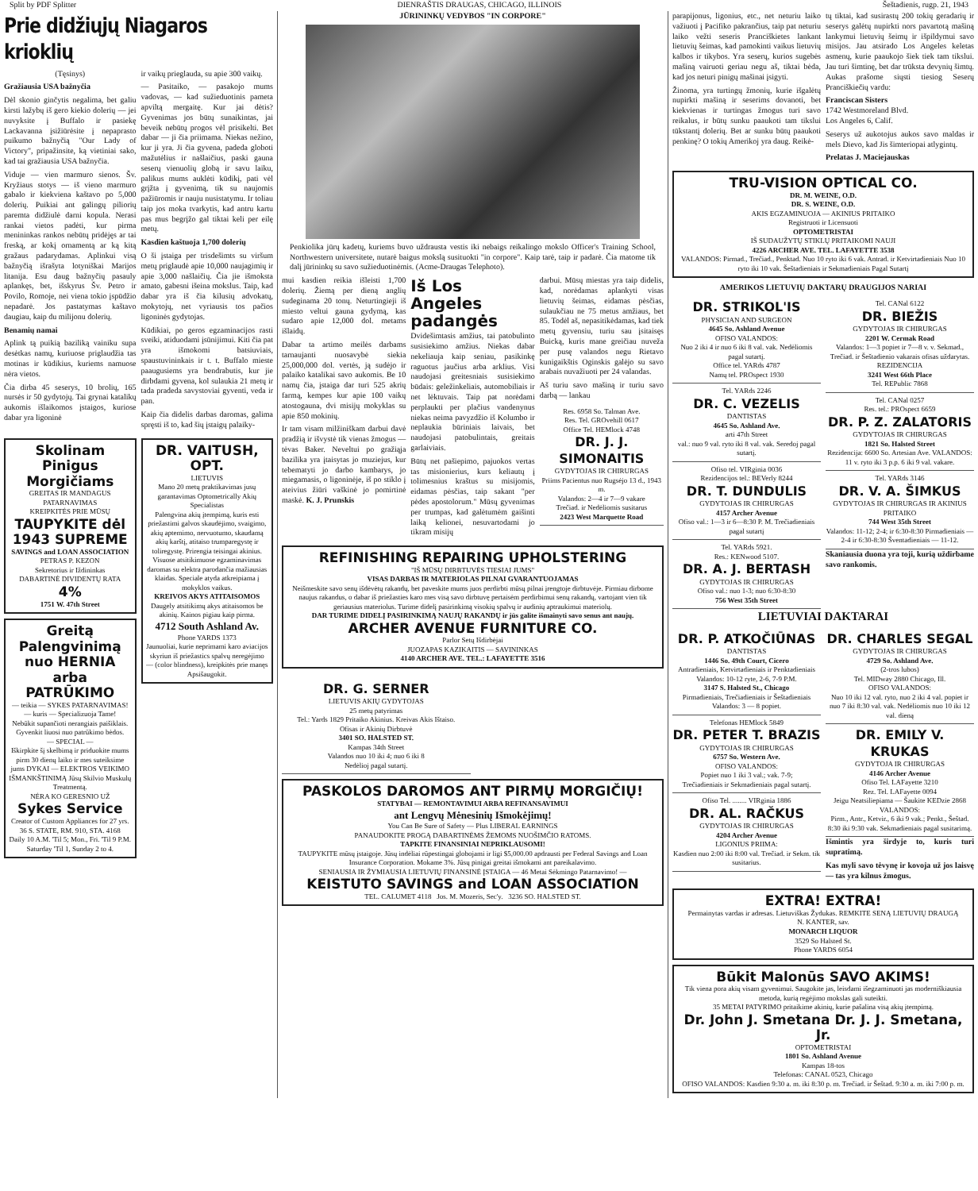Split by PDF Splitter DIENRAŠTIS DRAUGAS, CHICAGO, ILLINOIS Šeštadienis, rugp. 21, 1943
Prie didžiųjų Niagaros krioklių
(Tęsinys)
Gražiausia USA bažnyčia
Dėl skonio ginčytis negalima, bet galiu kirsti lažybų iš gero kiekio dolerių — jei nuvyksite į Buffalo ir pasiekę Lackavanna įsižiūrėsite į nepaprasto puikumo bažnyčią "Our Lady of Victory", pripažinsite, ką vietiniai sako, kad tai gražiausia USA bažnyčia.
Viduje — vien marmuro sienos. Šv. Kryžiaus stotys — iš vieno marmuro gabalo ir kiekviena kaštavo po 5,000 dolerių. Puikiai ant galingų piliorių paremta didžiulė darni kopula. Nerasi rankai vietos padėti, kur pirma menininkas rankos nebūtų pridėjęs ar tai freską, ar kokį ornamentą ar ką kitą gražaus padarydamas. Aplinkui visą bažnyčią išrašyta lotyniškai Marijos litanija. Esu daug bažnyčių pasauly aplankęs, bet, išskyrus Šv. Petro ir Povilo, Romoje, nei viena tokio įspūdžio nepadarė. Jos pastatymas kaštavo daugiau, kaip du milijonu dolerių.
Benamių namai
Aplink tą puikią baziliką vainiku supa desėtkas namų, kuriuose priglaudžia tas motinas ir kūdikius, kuriems namuose nėra vietos.
Čia dirba 45 seserys, 10 brolių, 165 nursės ir 50 gydytojų. Tai grynai katalikų aukomis išlaikomos įstaigos, kuriose dabar yra ligoninė
ir vaikų prieglauda, su apie 300 vaikų.
— Pasitaiko, — pasakojo mums vadovas, — kad sužieduotinis pameta apviltą mergaitę. Kur jai dėtis? Gyvenimas jos būtų sunaikintas, jai beveik nebūtų progos vėl prisikelti. Bet dabar — ji čia priimama. Niekas nežino, kur ji yra. Ji čia gyvena, padeda globoti mažutėlius ir našlaičius, paski gauna seserų vienuolių globą ir savu laiku, palikus mums auklėti kūdikį, pati vėl grįžta į gyvenimą, tik su naujomis pažiūromis ir nauju nusistatymu. Ir toliau taip jos moka tvarkytis, kad antru kartu pas mus begrįžo gal tiktai keli per eilę metų.
Kasdien kaštuoja 1,700 dolerių
O ši įstaiga per trisdešimts su viršum metų priglaudė apie 10,000 naujagimių ir apie 3,000 našlaičių. Čia jie išmoksta amato, gabesni išeina mokslus. Taip, kad dabar yra iš čia kilusių advokatų, mokytojų, net vyriausis tos pačios ligoninės gydytojas.
Kūdikiai, po geros egzaminacijos rasti sveiki, atiduodami įsūnijimui. Kiti čia pat yra išmokomi batsiuviais, spaustuvininkais ir t. t. Buffalo mieste paaugusiems yra bendrabutis, kur jie dirbdami gyvena, kol sulaukia 21 metų ir tada pradeda savystoviai gyventi, veda ir pan.
Kaip čia didelis darbas daromas, galima spręsti iš to, kad šių įstaigų palaiky-
Skolinam Pinigus Morgičiams
GREITAS IR MANDAGUS PATARNAVIMAS
KREIPKITĖS PRIE MŪSŲ
TAUPYKITE dėl 1943 SUPREME
SAVINGS and LOAN ASSOCIATION
PETRAS P. KEZON
Sekretorius ir Iždininkas
DABARTINĖ DIVIDENTŲ RATA
4%
1751 W. 47th Street
Greitą Palengvinimą nuo HERNIA arba PATRŪKIMO
— teikia — SYKES PATARNAVIMAS! — kuris — Specializuoja Tame!
Nebūkit supančioti nerangiais paišiklais. Gyvenkit liuosi nuo patrūkimo bėdos.
— SPECIAL —
Iškirpkite šį skelbimą ir priduokite mums pirm 30 dienų laiko ir mes suteiksime jums DYKAI — ELEKTROS VEIKIMO IŠMANKŠTINIMĄ Jūsų Skilvio Muskulų Treatmentą.
NĖRA KO GERESNIO UŽ
Sykes Service
Creator of Custom Appliances for 27 yrs.
36 S. STATE, RM. 910, STA. 4168
Daily 10 A.M. 'Til 5; Mon., Fri. 'Til 9 P.M. Saturday 'Til 1, Sunday 2 to 4.
DR. VAITUSH, OPT.
LIETUVIS
Mano 20 metų praktikavimas jusų garantavimas Optometrically Akių Specialistas
Palengvina akių įtempimą, kuris esti priežastimi galvos skaudėjimo, svaigimo, akių aptemimo, nervuotumo, skaudamą akių karštį, atitaiso trumparegystę ir toliregystę. Prirengia teisingai akinius. Visuose atsitikimuose egzaminavimas daromas su elektra parodančia mažiausias klaidas. Speciale atyda atkreipiama į mokyklos vaikus.
KREIVOS AKYS ATITAISOMOS
Daugely atsitikimų akys atitaisomos be akinių. Kainos pigiau kaip pirma.
4712 South Ashland Av.
Phone YARDS 1373
Jaunuoliai, kurie neprimami karo aviacijos skyriun iš priežastics spalvų neregėjimo — (color blindness), kreipkitės prie manęs Apsišaugokit.
JŪRININKŲ VEDYBOS "IN CORPORE"
Penkiolika jūrų kadetų, kuriems buvo uždrausta vestis iki nebaigs reikalingo mokslo Officer's Training School, Northwestern universitete, nutarė baigus mokslą susituokti "in corpore". Kaip tarė, taip ir padarė. Čia matome tik dalį jūrininkų su savo sužieduotinėmis. (Acme-Draugas Telephoto).
mui kasdien reikia išleisti 1,700 dolerių. Žiemą per dieną anglių sudeginama 20 tonų. Neturtingieji iš miesto veltui gauna gydymą, kas sudaro apie 12,000 dol. metams išlaidų.
Dabar ta artimo meilės darbams tarnaujanti nuosavybė siekia 25,000,000 dol. vertės, ją sudėjo ir palaiko katalikai savo aukomis. Be 10 namų čia, įstaiga dar turi 525 akrių farmą, kempes kur apie 100 vaikų atostogauna, dvi misijų mokyklas su apie 850 mokinių.
Ir tam visam milžiniškam darbui davė pradžią ir išvystė tik vienas žmogus — tėvas Baker. Neveltui po gražiąja bazilika yra įtaisytas jo muziejus, kur tebematyti jo darbo kambarys, jo miegamasis, o ligoninėje, iš po stiklo į ateivius žiūri vaškinė jo pomirtinė maskė. K. J. Prunskis
Iš Los Angeles padangės
Dvidešimtasis amžius, tai patobulinto susisiekimo amžius. Niekas dabar nekeliauja kaip seniau, pasikinkę raguotus jaučius arba arklius. Visi naudojasi greitesniais susisiekimo būdais: geležinkeliais, automobiliais ir net lėktuvais. Taip pat norėdami perplaukti per plačius vandenynus niekas neima pavyzdžio iš Kolumbo ir neplaukia būriniais laivais, bet naudojasi patobulintais, greitais garlaiviais.
Būtų net pašiepimo, pajuokos vertas tas misionierius, kurs keliautų į tolimesnius kraštus su misijomis, eidamas pėsčias, taip sakant "per pėdes apostolorum." Mūsų gyvenimas per trumpas, kad galėtumėm gaišinti laiką kelionei, nesuvartodami jo tikram misijų
darbui. Mūsų miestas yra taip didelis, kad, norėdamas aplankyti visas lietuvių šeimas, eidamas pėsčias, sulaukčiau ne 75 metus amžiaus, bet 85. Todėl aš, nepasitikėdamas, kad tiek metų gyvensiu, turiu sau įsitaisęs Buicką, kuris mane greičiau nuveža per pusę valandos negu Rietavo kunigaikštis Oginskis galėjo su savo arabais nuvažiuoti per 24 valandas.
Aš turiu savo mašiną ir turiu savo darbą — lankau
Res. 6958 So. Talman Ave.
Res. Tel. GROvehill 0617
Office Tel. HEMlock 4748
DR. J. J. SIMONAITIS
GYDYTOJAS IR CHIRURGAS
Priims Pacientus nuo Rugsėjo 13 d., 1943 m.
Valandos: 2—4 ir 7—9 vakare
Trečiad. ir Nedėliomis susitarus
2423 West Marquette Road
REFINISHING REPAIRING UPHOLSTERING
"IŠ MŪSŲ DIRBTUVĖS TIESIAI JUMS"
VISAS DARBAS IR MATERIOLAS PILNAI GVARANTUOJAMAS
Neišmeskite savo senų išdėvėtų rakandų, bet paveskite mums juos perdirbti mūsų pilnai įrengtoje dirbtuvėje. Pirmiau dirbome naujus rakandus, o dabar iš priežasties karo mes visą savo dirbtuvę pertaisėm perdirbimui senų rakandų, vartojant vien tik geriausius materiolus. Turime didelį pasirinkimą visokių spalvų ir audinių aptraukimui materiolų.
DAR TURIME DIDELĮ PASIRINKIMĄ NAUJŲ RAKANDŲ ir jūs galite išmainyti savo senus ant naujų.
ARCHER AVENUE FURNITURE CO.
Parlor Setų Išdirbėjai
JUOZAPAS KAZIKAITIS — SAVININKAS
4140 ARCHER AVE. TEL.: LAFAYETTE 3516
DR. G. SERNER
LIETUVIS AKIŲ GYDYTOJAS
25 metų patyrimas
Tel.: Yards 1829 Pritaiko Akinius. Kreivas Akis Ištaiso.
Ofisas ir Akinių Dirbtuvė
3401 SO. HALSTED ST.
Kampas 34th Street
Valandos nuo 10 iki 4; nuo 6 iki 8
Nedėlioj pagal sutartį.
PASKOLOS DAROMOS ANT PIRMŲ MORGIČIŲ!
STATYBAI — REMONTAVIMUI ARBA REFINANSAVIMUI
ant Lengvų Mėnesinių Išmokėjimų!
You Can Be Sure of Safety — Plus LIBERAL EARNINGS
PANAUDOKITE PROGĄ DABARTINĖMS ŽEMOMS NUOŠIMČIO RATOMS.
TAPKITE FINANSINIAI NEPRIKLAUSOMI!
TAUPYKITE mūsų įstaigoje. Jūsų indėliai rūpestingai globojami ir ligi $5,000.00 apdrausti per Federal Savings and Loan Insurance Corporation. Mokame 3%. Jūsų pinigai greitai išmokami ant pareikalavimo.
SENIAUSIA IR ŽYMIAUSIA LIETUVIŲ FINANSINĖ ĮSTAIGA — 46 Metai Sėkmingo Patarnavimo! —
KEISTUTO SAVINGS and LOAN ASSOCIATION
TEL. CALUMET 4118 Jos. M. Mozeris, Sec'y. 3236 SO. HALSTED ST.
parapijonus, ligonius, etc., net neturiu laiko važiuoti į Pacifiko pakrančius, taip pat neturiu laiko vežti seseris Pranciškietes lankant lietuvių šeimas, kad pamokinti vaikus lietuvių kalbos ir tikybos. Yra seserų, kurios sugebės mašiną vairuoti geriau negu aš, tiktai bėda, kad jos neturi pinigų mašinai įsigyti.
Žinoma, yra turtingų žmonių, kurie išgalėtų nupirkti mašiną ir seserims dovanoti, bet kiekvienas ir turtingas žmogus turi savo reikalus, ir būtų sunku paaukoti tam tikslui tūkstantį dolerių. Bet ar sunku būtų paaukoti penkinę? O tokių Amerikoj yra daug. Reikė-
tų tiktai, kad susirastų 200 tokių geradarių ir seserys galėtų nupirkti nors pavartotą mašiną lankymui lietuvių šeimų ir išpildymui savo misijos. Jau atsirado Los Angeles keletas asmenų, kurie paaukojo šiek tiek tam tikslui. Jau turi šimtinę, bet dar trūksta devynių šimtų. Aukas prašome siųsti tiesiog Seserų Pranciškiečių vardu:
Franciscan Sisters
1742 Westmoreland Blvd.
Los Angeles 6, Calif.
Seserys už aukotojus aukos savo maldas ir mels Dievo, kad Jis šimteriopai atlygintų.
Prelatas J. Maciejauskas
TRU-VISION OPTICAL CO.
DR. M. WEINE, O.D.
DR. S. WEINE, O.D.
AKIS EGZAMINUOJA — AKINIUS PRITAIKO
Registruoti ir Licensuoti
OPTOMETRISTAI
IŠ SUDAUŽYTŲ STIKLŲ PRITAIKOMI NAUJI
4226 ARCHER AVE. TEL. LAFAYETTE 3538
VALANDOS: Pirmad., Trečiad., Penktad. Nuo 10 ryto iki 6 vak. Antrad. ir Ketvirtadieniais Nuo 10 ryto iki 10 vak. Šeštadieniais ir Sekmadieniais Pagal Sutartį
AMERIKOS LIETUVIŲ DAKTARŲ DRAUGIJOS NARIAI
DR. STRIKOL'IS
PHYSICIAN AND SURGEON
4645 So. Ashland Avenue
OFISO VALANDOS:
Nuo 2 iki 4 ir nuo 6 iki 8 val. vak. Nedėliomis pagal sutartį.
Office tel. YARds 4787
Namų tel. PROspect 1930
Tel. YARds 2246
DR. C. VEZELIS
DANTISTAS
4645 So. Ashland Ave.
arti 47th Street
val.: nuo 9 val. ryto iki 8 val. vak. Seredoj pagal sutartį.
Ofiso tel. VIRginia 0036
Rezidencijos tel.: BEVerly 8244
DR. T. DUNDULIS
GYDYTOJAS IR CHIRURGAS
4157 Archer Avenue
Ofiso val.: 1—3 ir 6—8:30 P. M. Trečiadieniais pagal sutartį
Tel. YARds 5921.
Res.: KENwood 5107.
DR. A. J. BERTASH
GYDYTOJAS IR CHIRURGAS
Ofiso val.: nuo 1-3; nuo 6:30-8:30
756 West 35th Street
Tel. CANal 6122
DR. BIEŽIS
GYDYTOJAS IR CHIRURGAS
2201 W. Cermak Road
Valandos: 1—3 popiet ir 7—8 v. v. Sekmad., Trečiad. ir Šeštadienio vakarais ofisas uždarytas.
REZIDENCIJA
3241 West 66th Place
Tel. REPublic 7868
Tel. CANal 0257
Res. tel.: PROspect 6659
DR. P. Z. ZALATORIS
GYDYTOJAS IR CHIRURGAS
1821 So. Halsted Street
Rezidencija: 6600 So. Artesian Ave. VALANDOS: 11 v. ryto iki 3 p.p. 6 iki 9 val. vakare.
Tel. YARds 3146
DR. V. A. ŠIMKUS
GYDYTOJAS IR CHIRURGAS IR AKINIUS PRITAIKO
744 West 35th Street
Valandos: 11-12; 2-4; ir 6:30-8:30 Pirmadieniais — 2-4 ir 6:30-8:30 Šventadieniais — 11-12.
Skaniausia duona yra toji, kurią uždirbame savo rankomis.
LIETUVIAI DAKTARAI
DR. P. ATKOČIŪNAS
DANTISTAS
1446 So. 49th Court, Cicero
Antradieniais, Ketvirtadieniais ir Penktadieniais
Valandos: 10-12 ryte, 2-6, 7-9 P.M.
3147 S. Halsted St., Chicago
Pirmadieniais, Trečiadieniais ir Šeštadieniais
Valandos: 3 — 8 popiet.
Telefonas HEMlock 5849
DR. PETER T. BRAZIS
GYDYTOJAS IR CHIRURGAS
6757 So. Western Ave.
OFISO VALANDOS:
Popiet nuo 1 iki 3 val.; vak. 7-9;
Trečiadieniais ir Sekmadieniais pagal sutartį.
Ofiso Tel. ........ VIRginia 1886
DR. AL. RAČKUS
GYDYTOJAS IR CHIRURGAS
4204 Archer Avenue
LIGONIUS PRIIMA:
Kasdien nuo 2:00 iki 8:00 val. Trečiad. ir Sekm. tik susitarius.
DR. CHARLES SEGAL
GYDYTOJAS IR CHIRURGAS
4729 So. Ashland Ave.
(2-tros lubos)
Tel. MIDway 2880 Chicago, Ill.
OFISO VALANDOS:
Nuo 10 iki 12 val. ryto, nuo 2 iki 4 val. popiet ir nuo 7 iki 8:30 val. vak. Nedėliomis nuo 10 iki 12 val. dieną
DR. EMILY V. KRUKAS
GYDYTOJA IR CHIRURGAS
4146 Archer Avenue
Ofiso Tel. LAFayette 3210
Rez. Tel. LAFayette 0094
Jeigu Neatsiliepiama — Šaukite KEDzie 2868
VALANDOS:
Pirm., Antr., Ketvir., 6 iki 9 vak.; Penkt., Šeštad. 8:30 iki 9:30 vak. Sekmadieniais pagal susitarimą.
Išmintis yra širdyje to, kuris turi supratimą.
Kas myli savo tėvynę ir kovoja už jos laisvę — tas yra kilnus žmogus.
EXTRA! EXTRA!
Permainytas vardas ir adresas. Lietuviškas Žydukas. REMKITE SENĄ LIETUVIŲ DRAUGĄ
N. KANTER, sav.
MONARCH LIQUOR
3529 So Halsted St.
Phone YARDS 6054
Būkit Malonūs SAVO AKIMS!
Tik viena pora akių visam gyvenimui. Saugokite jas, leisdami išegzaminuoti jas moderniškiausia metoda, kurią regėjimo mokslas gali suteikti.
35 METAI PATYRIMO pritaikime akinių, kurie pašalina visą akių įtempimą.
Dr. John J. Smetana Dr. J. J. Smetana, Jr.
OPTOMETRISTAI
1801 So. Ashland Avenue
Kampas 18-tos
Telefonas: CANAL 0523, Chicago
OFISO VALANDOS: Kasdien 9:30 a. m. iki 8:30 p. m. Trečiad. ir Šeštad. 9:30 a. m. iki 7:00 p. m.